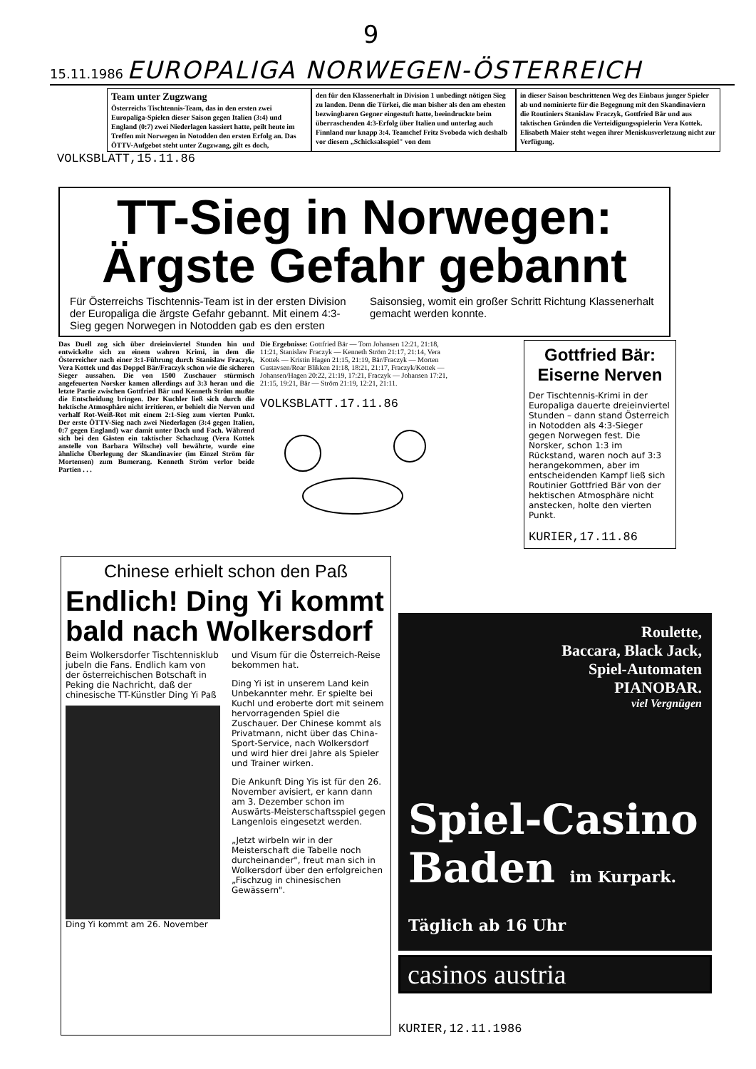9
15.11.1986 EUROPALIGA NORWEGEN-ÖSTERREICH
Team unter Zugzwang
Österreichs Tischtennis-Team, das in den ersten zwei Europaliga-Spielen dieser Saison gegen Italien (3:4) und England (0:7) zwei Niederlagen kassiert hatte, peilt heute im Treffen mit Norwegen in Notodden den ersten Erfolg an. Das ÖTTV-Aufgebot steht unter Zugzwang, gilt es doch,
den für den Klassenerhalt in Division 1 unbedingt nötigen Sieg zu landen. Denn die Türkei, die man bisher als den am ehesten bezwingbaren Gegner eingestuft hatte, beeindruckte beim überraschenden 4:3-Erfolg über Italien und unterlag auch Finnland nur knapp 3:4. Teamchef Fritz Svoboda wich deshalb vor diesem „Schicksalsspiel" von dem
in dieser Saison beschrittenen Weg des Einbaus junger Spieler ab und nominierte für die Begegnung mit den Skandinaviern die Routiniers Stanislaw Fraczyk, Gottfried Bär und aus taktischen Gründen die Verteidigungsspielerin Vera Kottek. Elisabeth Maier steht wegen ihrer Meniskusverletzung nicht zur Verfügung.
VOLKSBLATT,15.11.86
TT-Sieg in Norwegen:
Ärgste Gefahr gebannt
Für Österreichs Tischtennis-Team ist in der ersten Division der Europaliga die ärgste Gefahr gebannt. Mit einem 4:3-Sieg gegen Norwegen in Notodden gab es den ersten Saisonsieg, womit ein großer Schritt Richtung Klassenerhalt gemacht werden konnte.
Das Duell zog sich über dreieinviertel Stunden hin und entwickelte sich zu einem wahren Krimi, in dem die Österreicher nach einer 3:1-Führung durch Stanislaw Fraczyk, Vera Kottek und das Doppel Bär/Fraczyk schon wie die sicheren Sieger aussahen. Die von 1500 Zuschauer stürmisch angefeuerten Norsker kamen allerdings auf 3:3 heran und die letzte Partie zwischen Gottfried Bär und Kenneth Ström mußte die Entscheidung bringen. Der Kuchler ließ sich durch die hektische Atmosphäre nicht irritieren, er behielt die Nerven und verhalf Rot-Weiß-Rot mit einem 2:1-Sieg zum vierten Punkt. Der erste ÖTTV-Sieg nach zwei Niederlagen (3:4 gegen Italien, 0:7 gegen England) war damit unter Dach und Fach. Während sich bei den Gästen ein taktischer Schachzug (Vera Kottek anstelle von Barbara Wiltsche) voll bewährte, wurde eine ähnliche Überlegung der Skandinavier (im Einzel Ström für Mortensen) zum Bumerang. Kenneth Ström verlor beide Partien . . .
Die Ergebnisse: Gottfried Bär — Tom Johansen 12:21, 21:18, 11:21, Stanislaw Fraczyk — Kenneth Ström 21:17, 21:14, Vera Kottek — Kristin Hagen 21:15, 21:19, Bär/Fraczyk — Morten Gustavsen/Roar Blikken 21:18, 18:21, 21:17, Fraczyk/Kottek — Johansen/Hagen 20:22, 21:19, 17:21, Fraczyk — Johansen 17:21, 21:15, 19:21, Bär — Ström 21:19, 12:21, 21:11.
VOLKSBLATT.17.11.86
Gottfried Bär:
Eiserne Nerven
Der Tischtennis-Krimi in der Europaliga dauerte dreieinviertel Stunden – dann stand Österreich in Notodden als 4:3-Sieger gegen Norwegen fest. Die Norsker, schon 1:3 im Rückstand, waren noch auf 3:3 herangekommen, aber im entscheidenden Kampf ließ sich Routinier Gottfried Bär von der hektischen Atmosphäre nicht anstecken, holte den vierten Punkt.
KURIER,17.11.86
Chinese erhielt schon den Paß
Endlich! Ding Yi kommt bald nach Wolkersdorf
Beim Wolkersdorfer Tischtennisklub jubeln die Fans. Endlich kam von der österreichischen Botschaft in Peking die Nachricht, daß der chinesische TT-Künstler Ding Yi Paß
Ding Yi kommt am 26. November
und Visum für die Österreich-Reise bekommen hat.
Ding Yi ist in unserem Land kein Unbekannter mehr. Er spielte bei Kuchl und eroberte dort mit seinem hervorragenden Spiel die Zuschauer. Der Chinese kommt als Privatmann, nicht über das China-Sport-Service, nach Wolkersdorf und wird hier drei Jahre als Spieler und Trainer wirken.
Die Ankunft Ding Yis ist für den 26. November avisiert, er kann dann am 3. Dezember schon im Auswärts-Meisterschaftsspiel gegen Langenlois eingesetzt werden.
„Jetzt wirbeln wir in der Meisterschaft die Tabelle noch durcheinander", freut man sich in Wolkersdorf über den erfolgreichen „Fischzug in chinesischen Gewässern".
Roulette,
Baccara, Black Jack,
Spiel-Automaten
PIANOBAR.
viel Vergnügen
Spiel-Casino
Baden im Kurpark. Täglich ab 16 Uhr
casinos austria
KURIER,12.11.1986